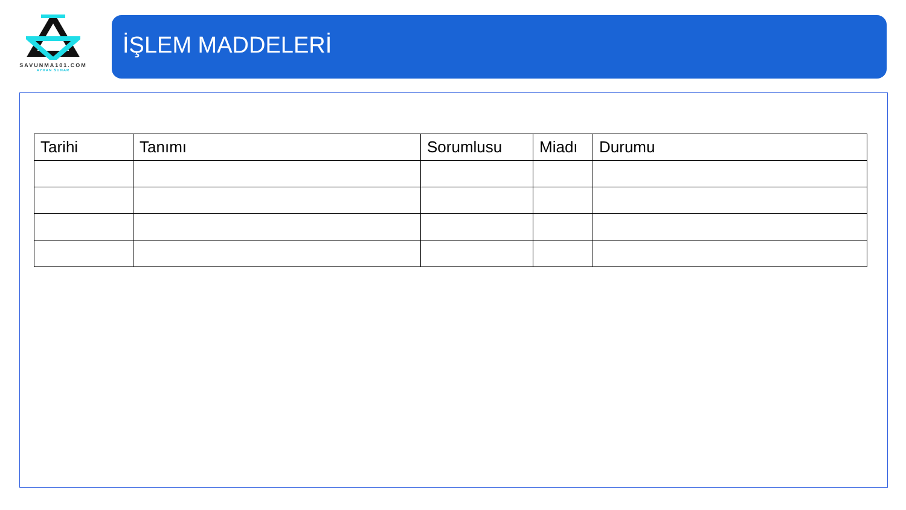SAVUNMA101.COM
AYHAN SUNAR
İŞLEM MADDELERİ
| Tarihi | Tanımı | Sorumlusu | Miadı | Durumu |
| --- | --- | --- | --- | --- |